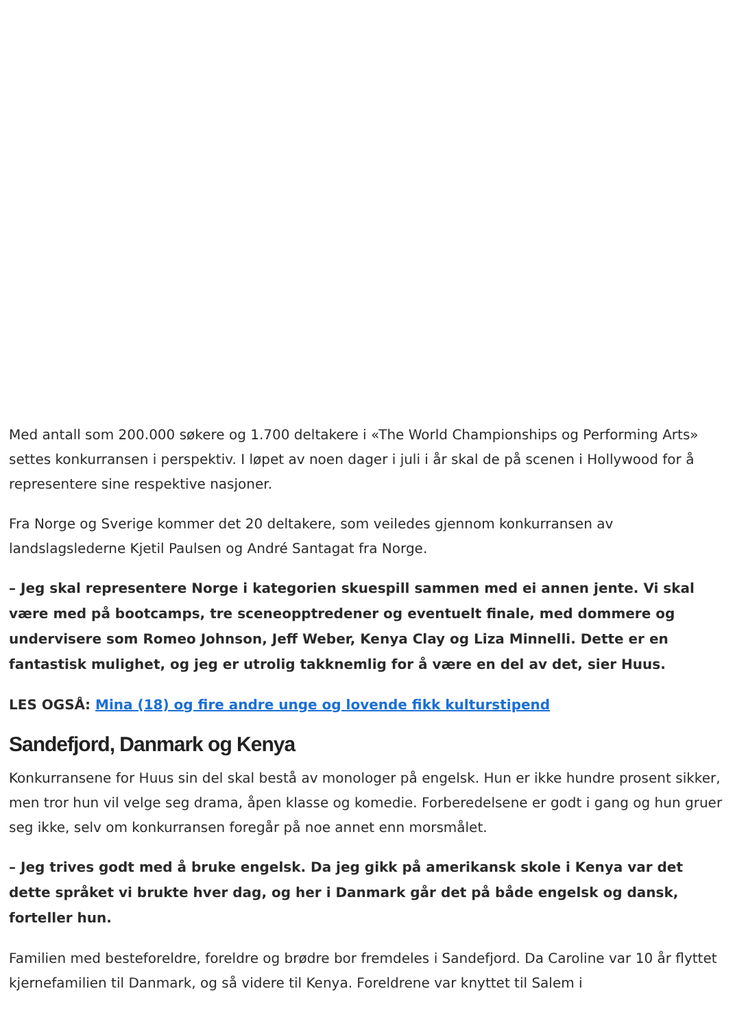Med antall som 200.000 søkere og 1.700 deltakere i «The World Championships og Performing Arts» settes konkurransen i perspektiv. I løpet av noen dager i juli i år skal de på scenen i Hollywood for å representere sine respektive nasjoner.
Fra Norge og Sverige kommer det 20 deltakere, som veiledes gjennom konkurransen av landslagslederne Kjetil Paulsen og André Santagat fra Norge.
– Jeg skal representere Norge i kategorien skuespill sammen med ei annen jente. Vi skal være med på bootcamps, tre sceneopptredener og eventuelt finale, med dommere og undervisere som Romeo Johnson, Jeff Weber, Kenya Clay og Liza Minnelli. Dette er en fantastisk mulighet, og jeg er utrolig takknemlig for å være en del av det, sier Huus.
LES OGSÅ: Mina (18) og fire andre unge og lovende fikk kulturstipend
Sandefjord, Danmark og Kenya
Konkurransene for Huus sin del skal bestå av monologer på engelsk. Hun er ikke hundre prosent sikker, men tror hun vil velge seg drama, åpen klasse og komedie. Forberedelsene er godt i gang og hun gruer seg ikke, selv om konkurransen foregår på noe annet enn morsmålet.
– Jeg trives godt med å bruke engelsk. Da jeg gikk på amerikansk skole i Kenya var det dette språket vi brukte hver dag, og her i Danmark går det på både engelsk og dansk, forteller hun.
Familien med besteforeldre, foreldre og brødre bor fremdeles i Sandefjord. Da Caroline var 10 år flyttet kjernefamilien til Danmark, og så videre til Kenya. Foreldrene var knyttet til Salem i